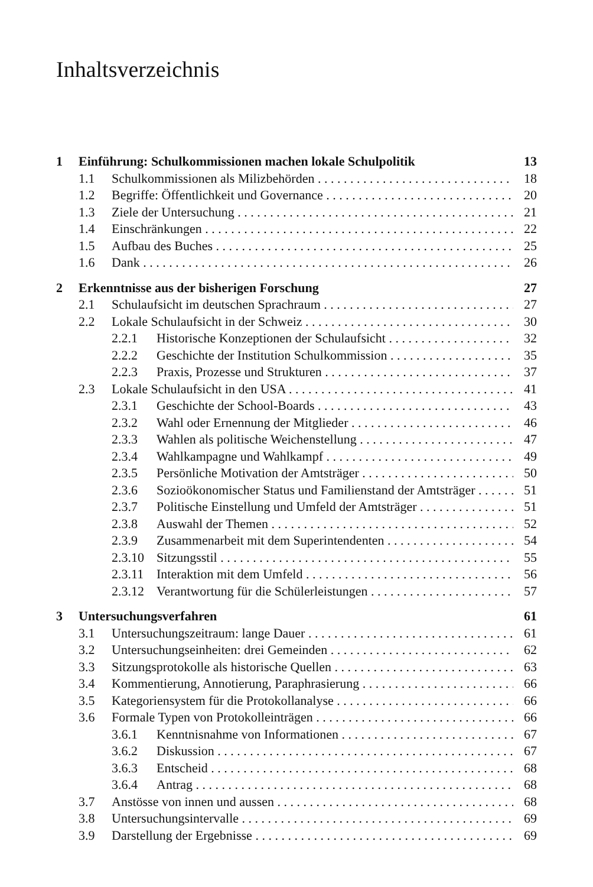Inhaltsverzeichnis
1 Einführung: Schulkommissionen machen lokale Schulpolitik 13
1.1 Schulkommissionen als Milizbehörden 18
1.2 Begriffe: Öffentlichkeit und Governance 20
1.3 Ziele der Untersuchung 21
1.4 Einschränkungen 22
1.5 Aufbau des Buches 25
1.6 Dank 26
2 Erkenntnisse aus der bisherigen Forschung 27
2.1 Schulaufsicht im deutschen Sprachraum 27
2.2 Lokale Schulaufsicht in der Schweiz 30
2.2.1 Historische Konzeptionen der Schulaufsicht 32
2.2.2 Geschichte der Institution Schulkommission 35
2.2.3 Praxis, Prozesse und Strukturen 37
2.3 Lokale Schulaufsicht in den USA 41
2.3.1 Geschichte der School-Boards 43
2.3.2 Wahl oder Ernennung der Mitglieder 46
2.3.3 Wahlen als politische Weichenstellung 47
2.3.4 Wahlkampagne und Wahlkampf 49
2.3.5 Persönliche Motivation der Amtsträger 50
2.3.6 Sozioökonomischer Status und Familienstand der Amtsträger 51
2.3.7 Politische Einstellung und Umfeld der Amtsträger 51
2.3.8 Auswahl der Themen 52
2.3.9 Zusammenarbeit mit dem Superintendenten 54
2.3.10 Sitzungsstil 55
2.3.11 Interaktion mit dem Umfeld 56
2.3.12 Verantwortung für die Schülerleistungen 57
3 Untersuchungsverfahren 61
3.1 Untersuchungszeitraum: lange Dauer 61
3.2 Untersuchungseinheiten: drei Gemeinden 62
3.3 Sitzungsprotokolle als historische Quellen 63
3.4 Kommentierung, Annotierung, Paraphrasierung 66
3.5 Kategoriensystem für die Protokollanalyse 66
3.6 Formale Typen von Protokolleinträgen 66
3.6.1 Kenntnisnahme von Informationen 67
3.6.2 Diskussion 67
3.6.3 Entscheid 68
3.6.4 Antrag 68
3.7 Anstösse von innen und aussen 68
3.8 Untersuchungsintervalle 69
3.9 Darstellung der Ergebnisse 69